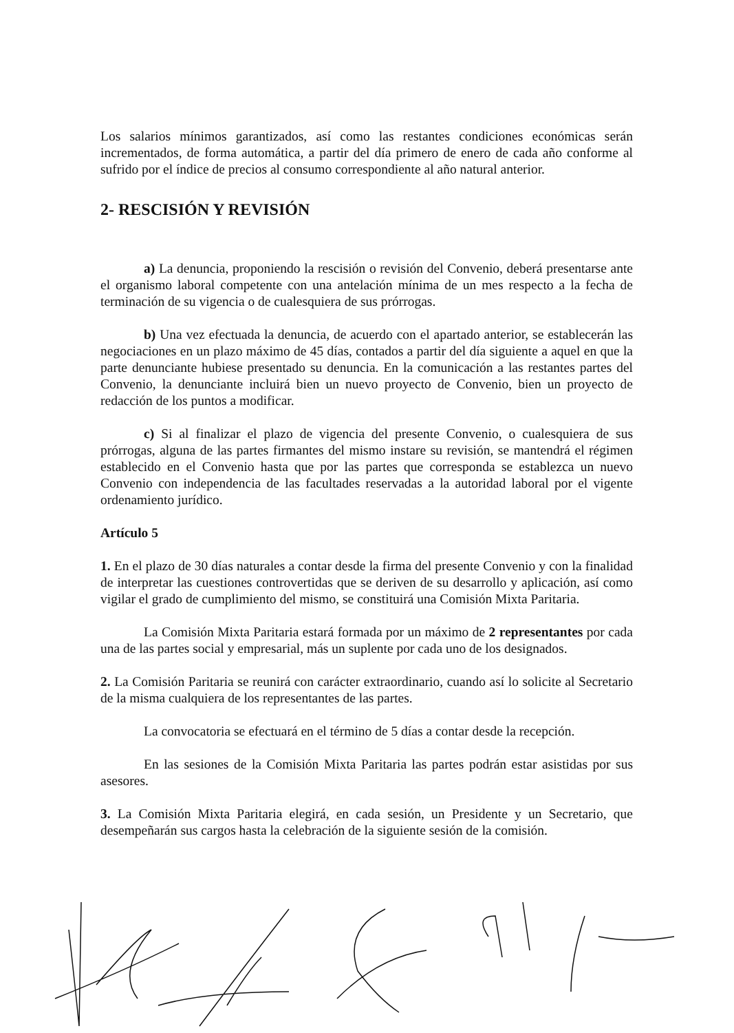Los salarios mínimos garantizados, así como las restantes condiciones económicas serán incrementados, de forma automática, a partir del día primero de enero de cada año conforme al sufrido por el índice de precios al consumo correspondiente al año natural anterior.
2- RESCISIÓN Y REVISIÓN
a) La denuncia, proponiendo la rescisión o revisión del Convenio, deberá presentarse ante el organismo laboral competente con una antelación mínima de un mes respecto a la fecha de terminación de su vigencia o de cualesquiera de sus prórrogas.
b) Una vez efectuada la denuncia, de acuerdo con el apartado anterior, se establecerán las negociaciones en un plazo máximo de 45 días, contados a partir del día siguiente a aquel en que la parte denunciante hubiese presentado su denuncia. En la comunicación a las restantes partes del Convenio, la denunciante incluirá bien un nuevo proyecto de Convenio, bien un proyecto de redacción de los puntos a modificar.
c) Si al finalizar el plazo de vigencia del presente Convenio, o cualesquiera de sus prórrogas, alguna de las partes firmantes del mismo instare su revisión, se mantendrá el régimen establecido en el Convenio hasta que por las partes que corresponda se establezca un nuevo Convenio con independencia de las facultades reservadas a la autoridad laboral por el vigente ordenamiento jurídico.
Artículo 5
1. En el plazo de 30 días naturales a contar desde la firma del presente Convenio y con la finalidad de interpretar las cuestiones controvertidas que se deriven de su desarrollo y aplicación, así como vigilar el grado de cumplimiento del mismo, se constituirá una Comisión Mixta Paritaria.
La Comisión Mixta Paritaria estará formada por un máximo de 2 representantes por cada una de las partes social y empresarial, más un suplente por cada uno de los designados.
2. La Comisión Paritaria se reunirá con carácter extraordinario, cuando así lo solicite al Secretario de la misma cualquiera de los representantes de las partes.
La convocatoria se efectuará en el término de 5 días a contar desde la recepción.
En las sesiones de la Comisión Mixta Paritaria las partes podrán estar asistidas por sus asesores.
3. La Comisión Mixta Paritaria elegirá, en cada sesión, un Presidente y un Secretario, que desempeñarán sus cargos hasta la celebración de la siguiente sesión de la comisión.